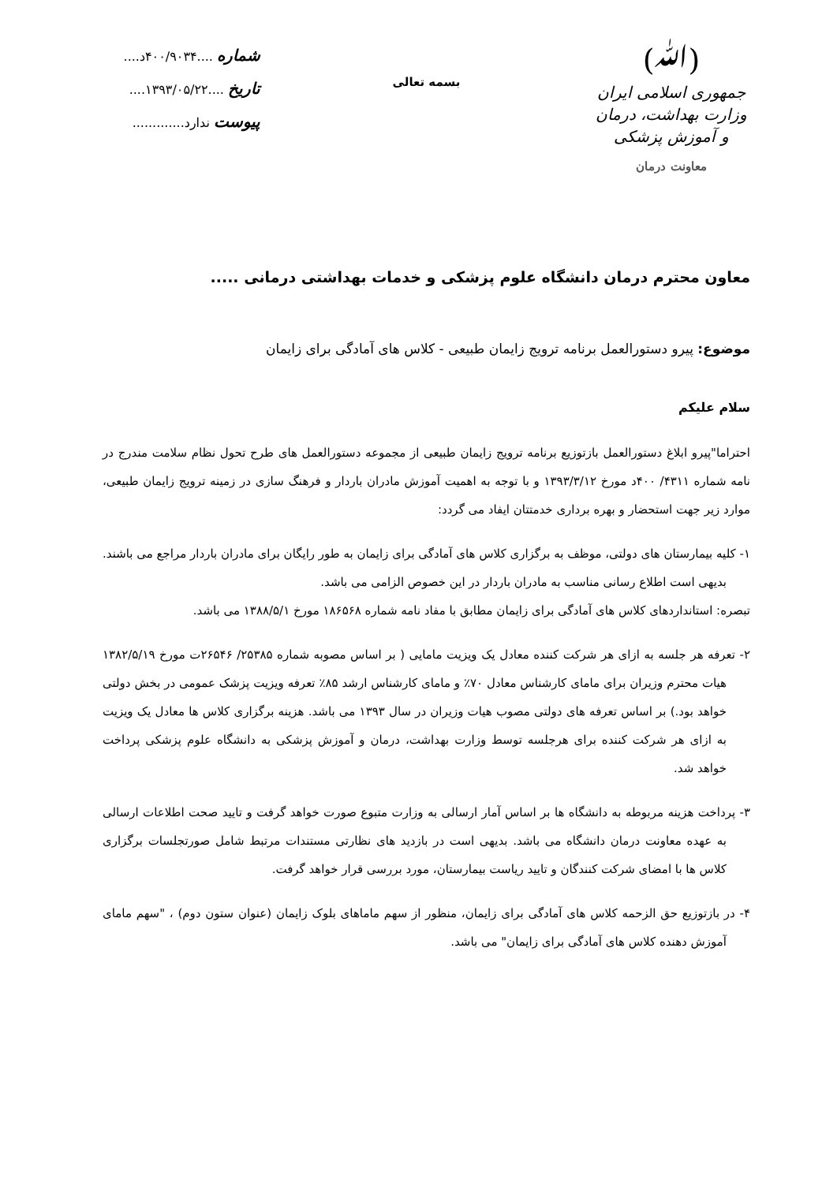(ﷲ)
جمهوری اسلامی ایران
وزارت بهداشت، درمان و آموزش پزشکی
معاونت درمان
بسمه تعالی
شماره ....۴۰۰/۹۰۳۴د....
تاریخ ....۱۳۹۳/۰۵/۲۲....
پیوست ندارد.............
معاون محترم درمان دانشگاه علوم پزشکی و خدمات بهداشتی درمانی .....
موضوع: پیرو دستورالعمل برنامه ترویج زایمان طبیعی - کلاس های آمادگی برای زایمان
سلام علیکم
احتراما"پیرو ابلاغ دستورالعمل بازتوزیع برنامه ترویج زایمان طبیعی از مجموعه دستورالعمل های طرح تحول نظام سلامت مندرج در نامه شماره ۴۳۱۱/ ۴۰۰د مورخ ۱۳۹۳/۳/۱۲ و با توجه به اهمیت آموزش مادران باردار و فرهنگ سازی در زمینه ترویج زایمان طبیعی، موارد زیر جهت استحضار و بهره برداری خدمتتان ایفاد می گردد:
۱- کلیه بیمارستان های دولتی، موظف به برگزاری کلاس های آمادگی برای زایمان به طور رایگان برای مادران باردار مراجع می باشند. بدیهی است اطلاع رسانی مناسب به مادران باردار در این خصوص الزامی می باشد.
تبصره: استانداردهای کلاس های آمادگی برای زایمان مطابق با مفاد نامه شماره ۱۸۶۵۶۸ مورخ ۱۳۸۸/۵/۱ می باشد.
۲- تعرفه هر جلسه به ازای هر شرکت کننده معادل یک ویزیت مامایی ( بر اساس مصوبه شماره ۲۵۳۸۵/ ۲۶۵۴۶ت مورخ ۱۳۸۲/۵/۱۹ هیات محترم وزیران برای مامای کارشناس معادل ۷۰٪ و مامای کارشناس ارشد ۸۵٪ تعرفه ویزیت پزشک عمومی در بخش دولتی خواهد بود.) بر اساس تعرفه های دولتی مصوب هیات وزیران در سال ۱۳۹۳ می باشد. هزینه برگزاری کلاس ها معادل یک ویزیت به ازای هر شرکت کننده برای هرجلسه توسط وزارت بهداشت، درمان و آموزش پزشکی به دانشگاه علوم پزشکی پرداخت خواهد شد.
۳- پرداخت هزینه مربوطه به دانشگاه ها بر اساس آمار ارسالی به وزارت متبوع صورت خواهد گرفت و تایید صحت اطلاعات ارسالی به عهده معاونت درمان دانشگاه می باشد. بدیهی است در بازدید های نظارتی مستندات مرتبط شامل صورتجلسات برگزاری کلاس ها با امضای شرکت کنندگان و تایید ریاست بیمارستان، مورد بررسی قرار خواهد گرفت.
۴- در بازتوزیع حق الزحمه کلاس های آمادگی برای زایمان، منظور از سهم ماماهای بلوک زایمان (عنوان ستون دوم) ، "سهم مامای آموزش دهنده کلاس های آمادگی برای زایمان" می باشد.